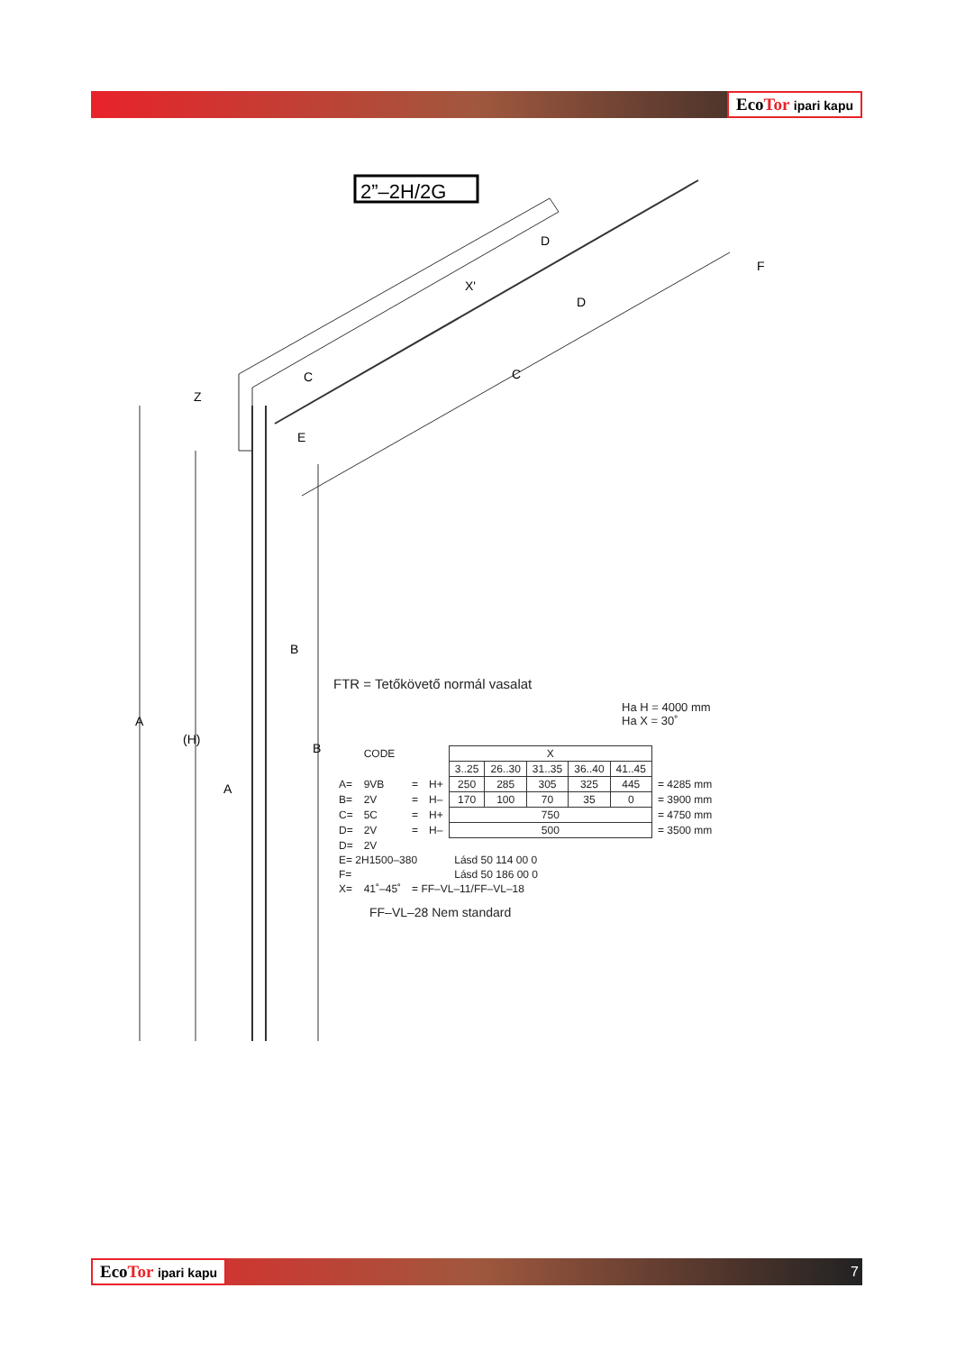EcoTor ipari kapu
2”–2H/2G
A
(H)
B
D
C
F
Z
X'
D
C
E
B
A
FTR = Tetőkövető normál vasalat
Ha H = 4000 mm
Ha X = 30˚
| | CODE | | | X | | | | | |
| | | | | 3..25 | 26..30 | 31..35 | 36..40 | 41..45 | |
| A= | 9VB | = | H+ | 250 | 285 | 305 | 325 | 445 | = 4285 mm |
| B= | 2V | = | H– | 170 | 100 | 70 | 35 | 0 | = 3900 mm |
| C= | 5C | = | H+ | 750 | | | | | = 4750 mm |
| D= | 2V | = | H– | 500 | | | | | = 3500 mm |
| D= | 2V | | | | | | | | |
| E= 2H1500–380 | | | | Lásd 50 114 00 0 | | | | | |
| F= | | | | Lásd 50 186 00 0 | | | | | |
| X= | 41˚–45˚ | = FF–VL–11/FF–VL–18 | | | | | | | |
FF–VL–28 Nem standard
EcoTor ipari kapu 7